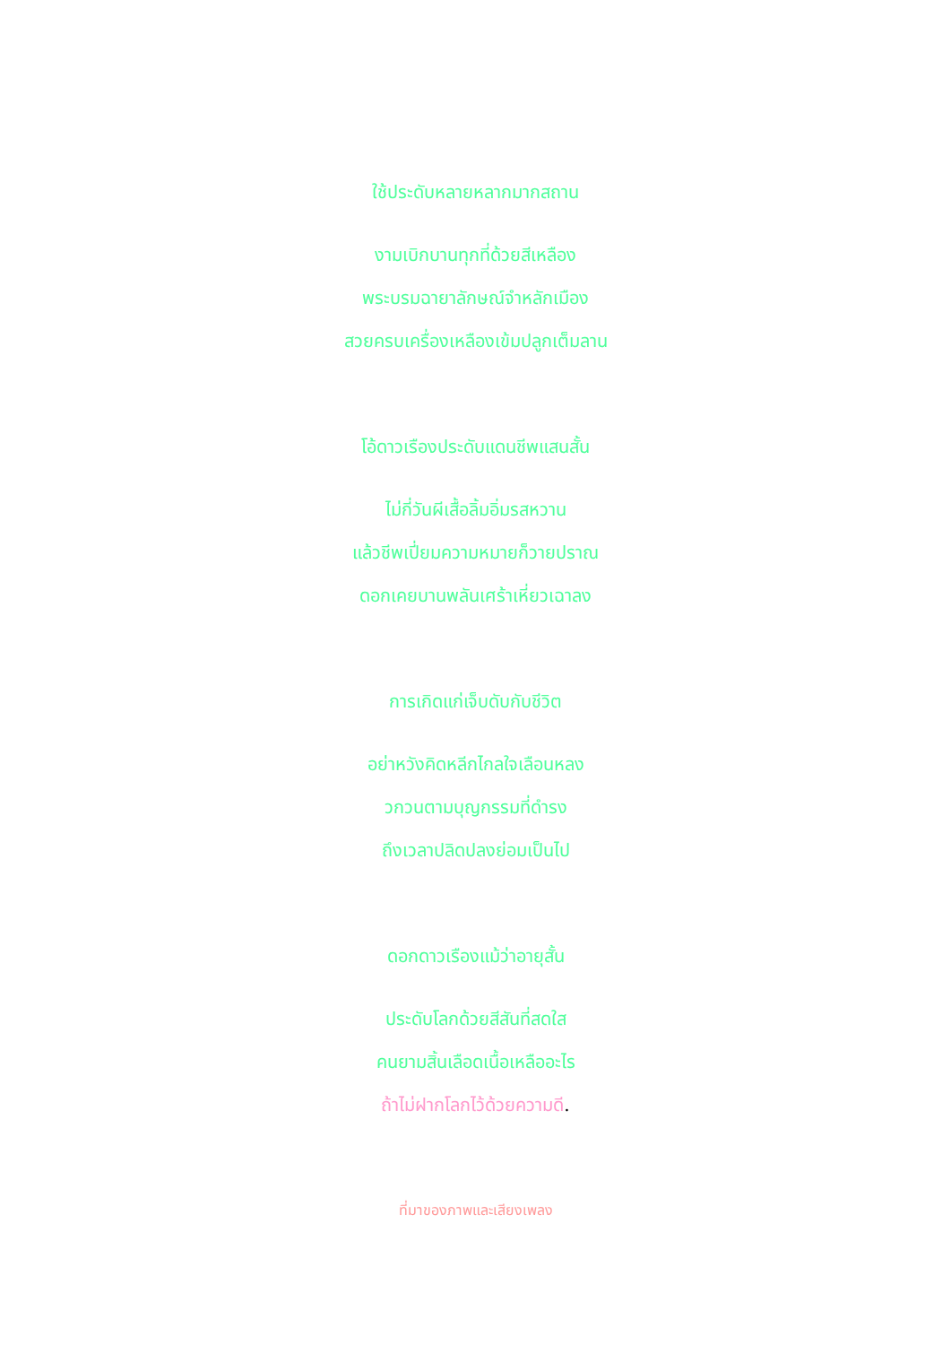ใช้ประดับหลายหลากมากสถาน
งามเบิกบานทุกที่ด้วยสีเหลือง
พระบรมฉายาลักษณ์จำหลักเมือง
สวยครบเครื่องเหลืองเข้มปลูกเต็มลาน
โอ้ดาวเรืองประดับแดนชีพแสนสั้น
ไม่กี่วันผีเสื้อลิ้มอิ่มรสหวาน
แล้วชีพเปี่ยมความหมายก็วายปราณ
ดอกเคยบานพลันเศร้าเหี่ยวเฉาลง
การเกิดแก่เจ็บดับกับชีวิต
อย่าหวังคิดหลีกไกลใจเลือนหลง
วกวนตามบุญกรรมที่ดำรง
ถึงเวลาปลิดปลงย่อมเป็นไป
ดอกดาวเรืองแม้ว่าอายุสั้น
ประดับโลกด้วยสีสันที่สดใส
คนยามสิ้นเลือดเนื้อเหลืออะไร
ถ้าไม่ฝากโลกไว้ด้วยความดี.
ที่มาของภาพและเสียงเพลง